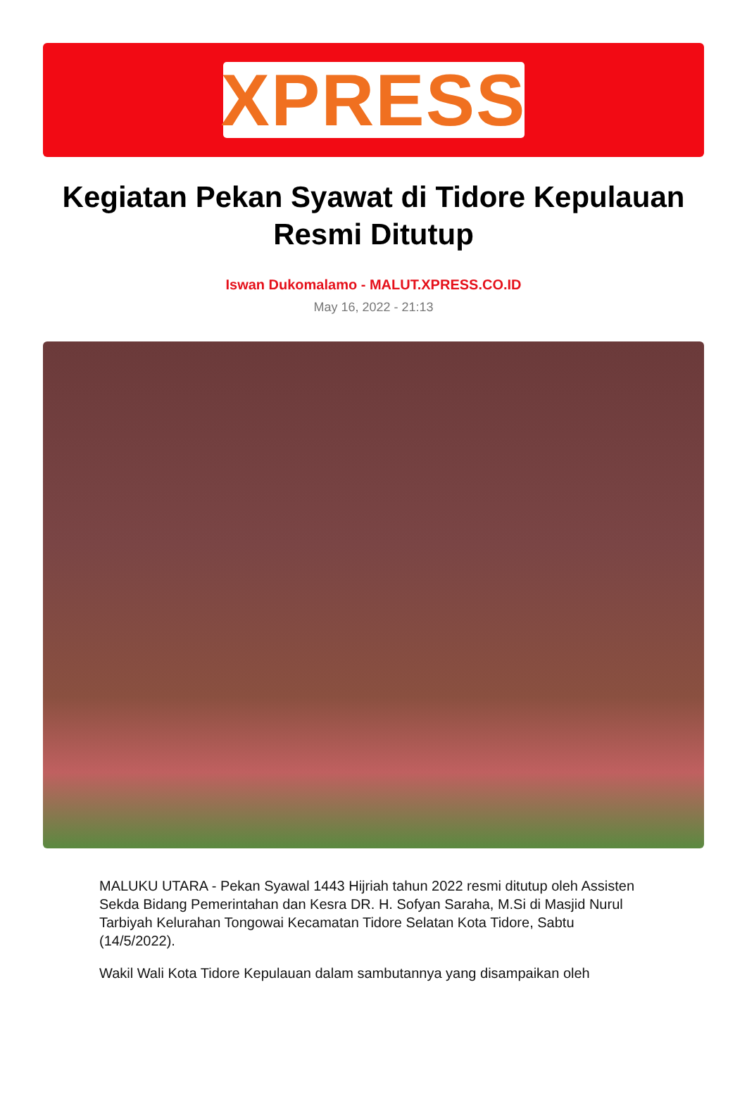XPRESS
Kegiatan Pekan Syawat di Tidore Kepulauan Resmi Ditutup
Iswan Dukomalamo - MALUT.XPRESS.CO.ID
May 16, 2022 - 21:13
MALUKU UTARA - Pekan Syawal 1443 Hijriah tahun 2022 resmi ditutup oleh Assisten Sekda Bidang Pemerintahan dan Kesra DR. H. Sofyan Saraha, M.Si di Masjid Nurul Tarbiyah Kelurahan Tongowai Kecamatan Tidore Selatan Kota Tidore, Sabtu (14/5/2022).
Wakil Wali Kota Tidore Kepulauan dalam sambutannya yang disampaikan oleh